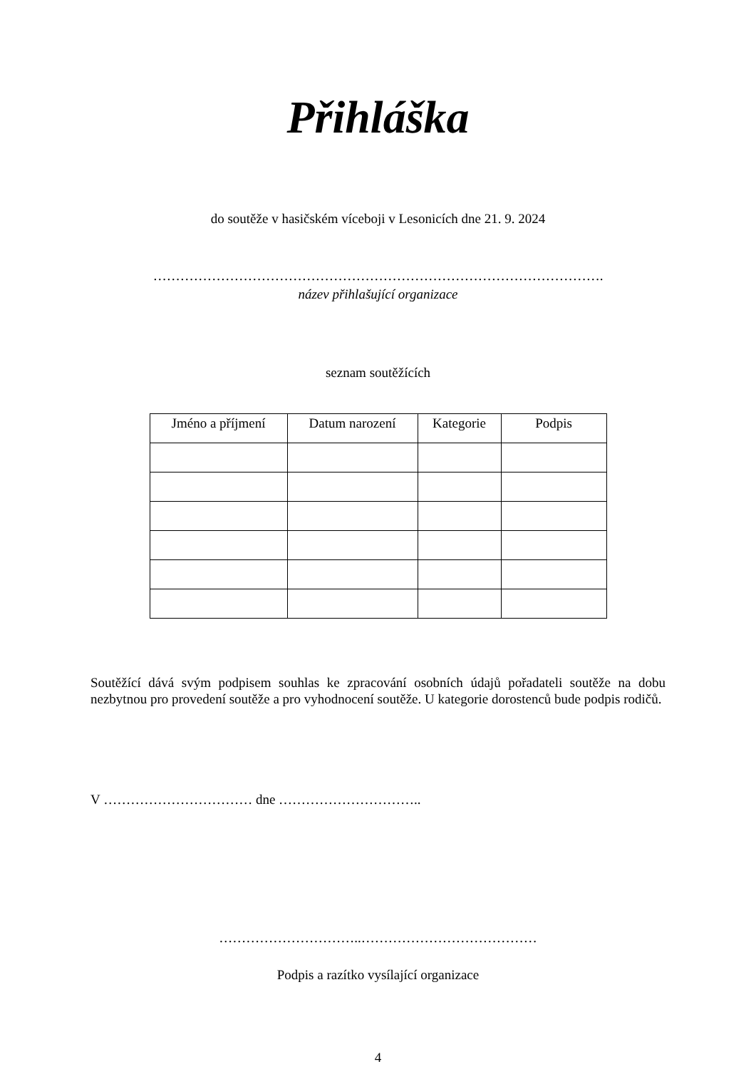Přihláška
do soutěže v hasičském víceboji v Lesonicích dne 21. 9. 2024
……………………………………………………………………………………….
název přihlašující organizace
seznam soutěžících
| Jméno a příjmení | Datum narození | Kategorie | Podpis |
| --- | --- | --- | --- |
Soutěžící dává svým podpisem souhlas ke zpracování osobních údajů pořadateli soutěže na dobu nezbytnou pro provedení soutěže a pro vyhodnocení soutěže. U kategorie dorostenců bude podpis rodičů.
V …………………………… dne …………………………..
…………………………..…………………………………
Podpis a razítko vysílající organizace
4